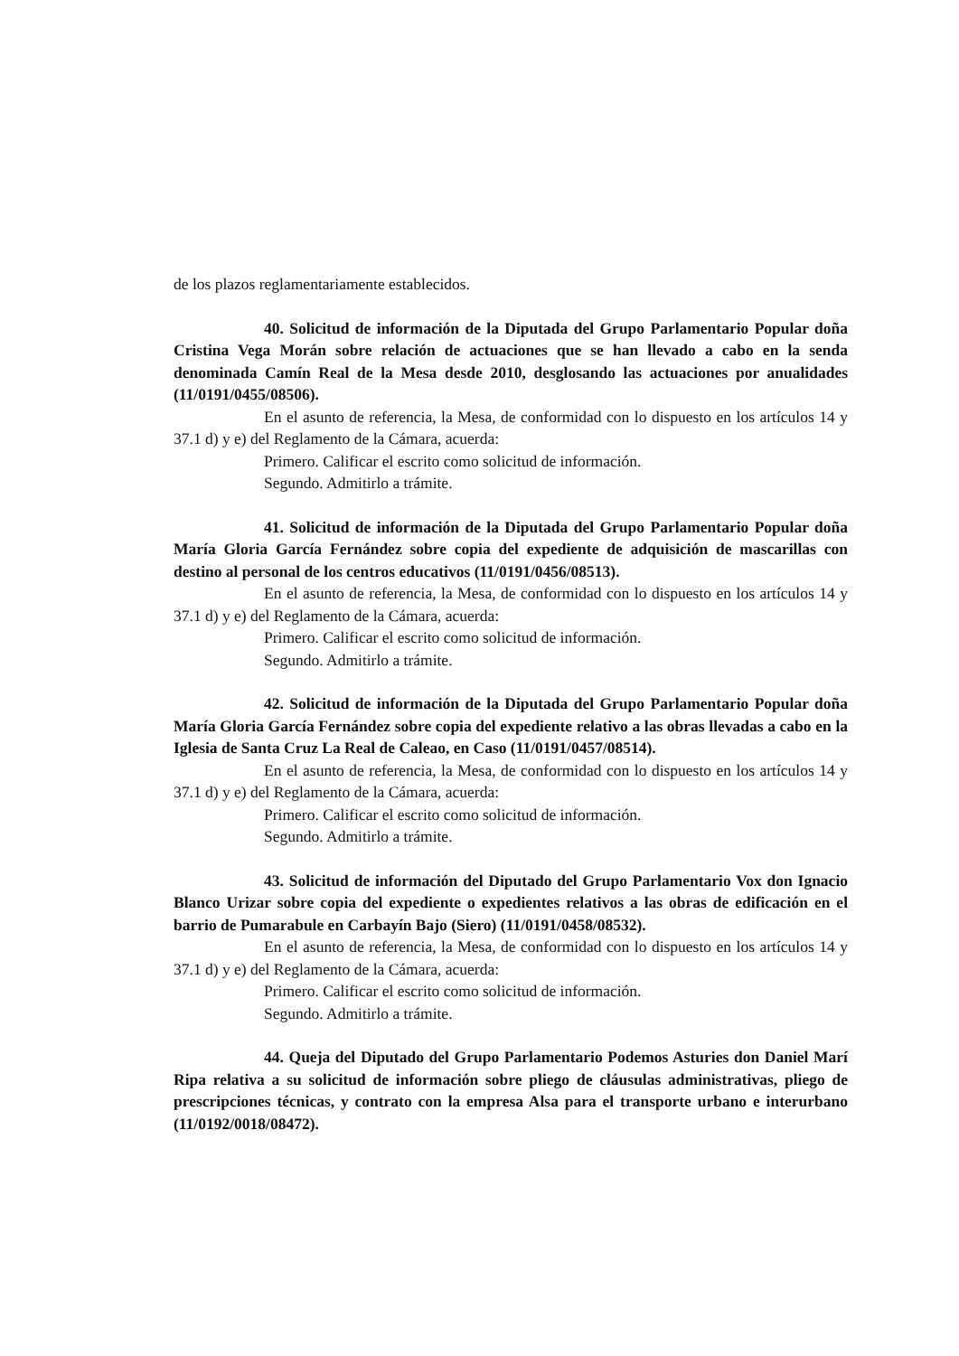de los plazos reglamentariamente establecidos.
40. Solicitud de información de la Diputada del Grupo Parlamentario Popular doña Cristina Vega Morán sobre relación de actuaciones que se han llevado a cabo en la senda denominada Camín Real de la Mesa desde 2010, desglosando las actuaciones por anualidades (11/0191/0455/08506).
En el asunto de referencia, la Mesa, de conformidad con lo dispuesto en los artículos 14 y 37.1 d) y e) del Reglamento de la Cámara, acuerda:
Primero. Calificar el escrito como solicitud de información.
Segundo. Admitirlo a trámite.
41. Solicitud de información de la Diputada del Grupo Parlamentario Popular doña María Gloria García Fernández sobre copia del expediente de adquisición de mascarillas con destino al personal de los centros educativos (11/0191/0456/08513).
En el asunto de referencia, la Mesa, de conformidad con lo dispuesto en los artículos 14 y 37.1 d) y e) del Reglamento de la Cámara, acuerda:
Primero. Calificar el escrito como solicitud de información.
Segundo. Admitirlo a trámite.
42. Solicitud de información de la Diputada del Grupo Parlamentario Popular doña María Gloria García Fernández sobre copia del expediente relativo a las obras llevadas a cabo en la Iglesia de Santa Cruz La Real de Caleao, en Caso (11/0191/0457/08514).
En el asunto de referencia, la Mesa, de conformidad con lo dispuesto en los artículos 14 y 37.1 d) y e) del Reglamento de la Cámara, acuerda:
Primero. Calificar el escrito como solicitud de información.
Segundo. Admitirlo a trámite.
43. Solicitud de información del Diputado del Grupo Parlamentario Vox don Ignacio Blanco Urizar sobre copia del expediente o expedientes relativos a las obras de edificación en el barrio de Pumarabule en Carbayín Bajo (Siero) (11/0191/0458/08532).
En el asunto de referencia, la Mesa, de conformidad con lo dispuesto en los artículos 14 y 37.1 d) y e) del Reglamento de la Cámara, acuerda:
Primero. Calificar el escrito como solicitud de información.
Segundo. Admitirlo a trámite.
44. Queja del Diputado del Grupo Parlamentario Podemos Asturies don Daniel Marí Ripa relativa a su solicitud de información sobre pliego de cláusulas administrativas, pliego de prescripciones técnicas, y contrato con la empresa Alsa para el transporte urbano e interurbano (11/0192/0018/08472).